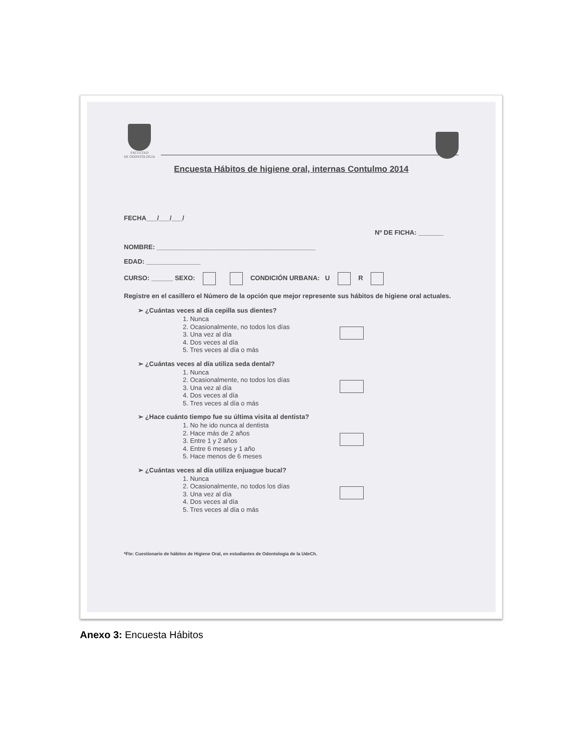FACULTAD
DE ODONTOLOGIA
Encuesta Hábitos de higiene oral, internas Contulmo 2014
FECHA___/___/___/
Nº DE FICHA: _______
NOMBRE: ____________________________________________
EDAD: _______________
CURSO: ______ SEXO: CONDICIÓN URBANA: U R
Registre en el casillero el Número de la opción que mejor represente sus hábitos de higiene oral actuales.
➢ ¿Cuántas veces al día cepilla sus dientes?
1. Nunca
2. Ocasionalmente, no todos los días
3. Una vez al día
4. Dos veces al día
5. Tres veces al día o más
➢ ¿Cuántas veces al día utiliza seda dental?
1. Nunca
2. Ocasionalmente, no todos los días
3. Una vez al día
4. Dos veces al día
5. Tres veces al día o más
➢ ¿Hace cuánto tiempo fue su última visita al dentista?
1. No he ido nunca al dentista
2. Hace más de 2 años
3. Entre 1 y 2 años
4. Entre 6 meses y 1 año
5. Hace menos de 6 meses
➢ ¿Cuántas veces al día utiliza enjuague bucal?
1. Nunca
2. Ocasionalmente, no todos los días
3. Una vez al día
4. Dos veces al día
5. Tres veces al día o más
*Fte: Cuestionario de hábitos de Higiene Oral, en estudiantes de Odontología de la UdeCh.
Anexo 3: Encuesta Hábitos